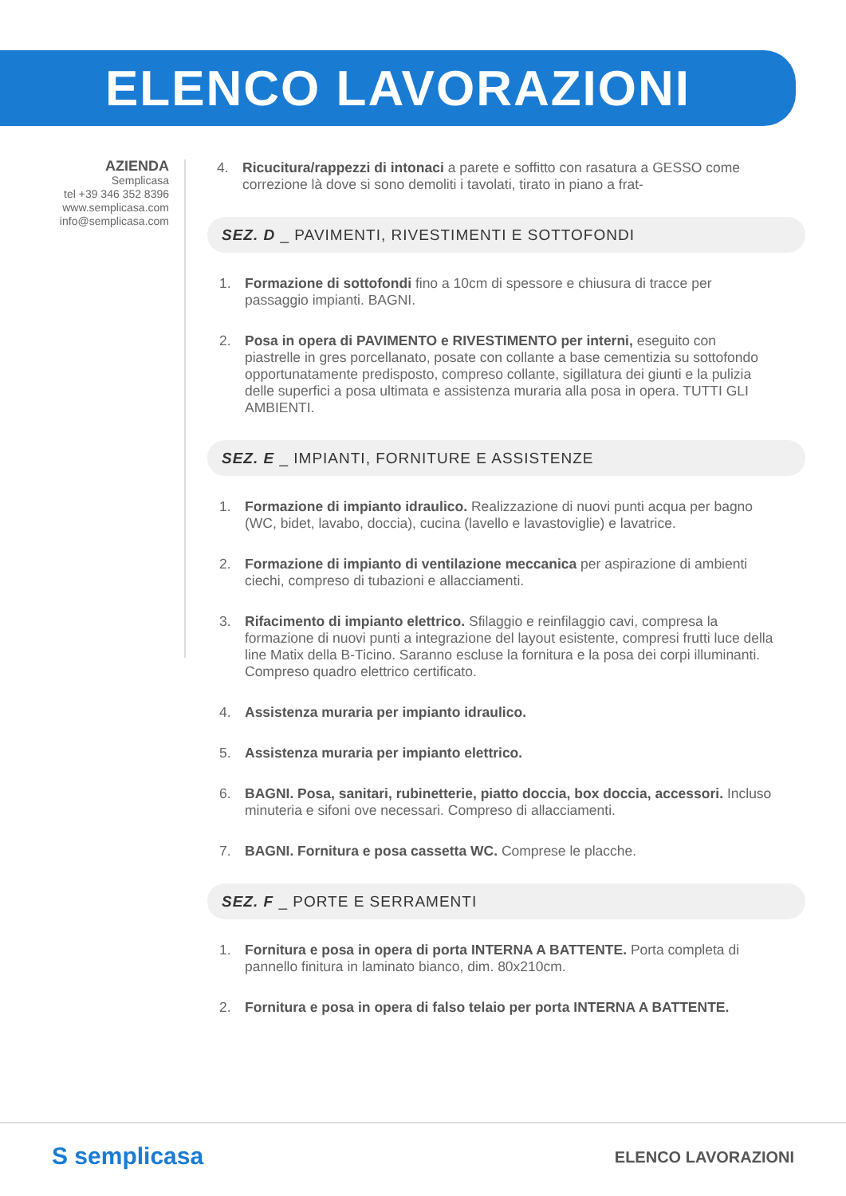ELENCO LAVORAZIONI
AZIENDA
Semplicasa
tel +39 346 352 8396
www.semplicasa.com
info@semplicasa.com
4. Ricucitura/rappezzi di intonaci a parete e soffitto con rasatura a GESSO come correzione là dove si sono demoliti i tavolati, tirato in piano a frat-
SEZ. D _ PAVIMENTI, RIVESTIMENTI E SOTTOFONDI
1. Formazione di sottofondi fino a 10cm di spessore e chiusura di tracce per passaggio impianti. BAGNI.
2. Posa in opera di PAVIMENTO e RIVESTIMENTO per interni, eseguito con piastrelle in gres porcellanato, posate con collante a base cementizia su sottofondo opportunatamente predisposto, compreso collante, sigillatura dei giunti e la pulizia delle superfici a posa ultimata e assistenza muraria alla posa in opera. TUTTI GLI AMBIENTI.
SEZ. E _ IMPIANTI, FORNITURE E ASSISTENZE
1. Formazione di impianto idraulico. Realizzazione di nuovi punti acqua per bagno (WC, bidet, lavabo, doccia), cucina (lavello e lavastoviglie) e lavatrice.
2. Formazione di impianto di ventilazione meccanica per aspirazione di ambienti ciechi, compreso di tubazioni e allacciamenti.
3. Rifacimento di impianto elettrico. Sfilaggio e reinfilaggio cavi, compresa la formazione di nuovi punti a integrazione del layout esistente, compresi frutti luce della line Matix della B-Ticino. Saranno escluse la fornitura e la posa dei corpi illuminanti. Compreso quadro elettrico certificato.
4. Assistenza muraria per impianto idraulico.
5. Assistenza muraria per impianto elettrico.
6. BAGNI. Posa, sanitari, rubinetterie, piatto doccia, box doccia, accessori. Incluso minuteria e sifoni ove necessari. Compreso di allacciamenti.
7. BAGNI. Fornitura e posa cassetta WC. Comprese le placche.
SEZ. F _ PORTE E SERRAMENTI
1. Fornitura e posa in opera di porta INTERNA A BATTENTE. Porta completa di pannello finitura in laminato bianco, dim. 80x210cm.
2. Fornitura e posa in opera di falso telaio per porta INTERNA A BATTENTE.
S semplicasa ELENCO LAVORAZIONI